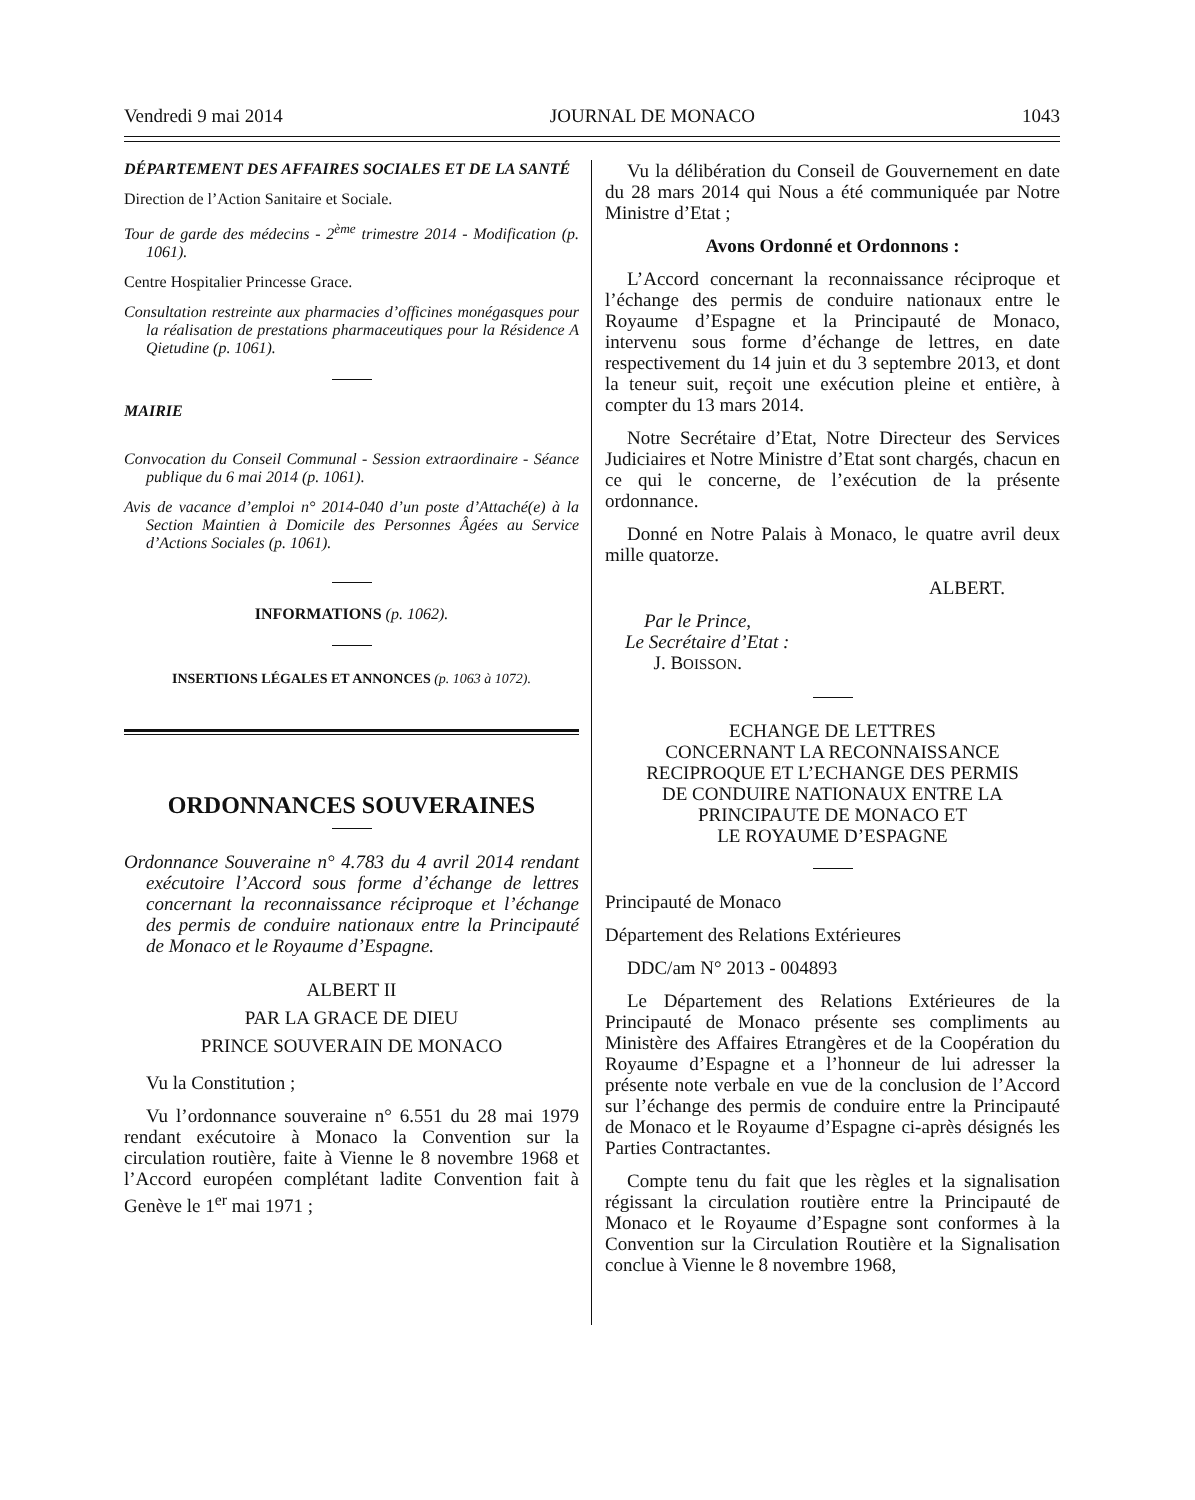Vendredi 9 mai 2014 JOURNAL DE MONACO 1043
DÉPARTEMENT DES AFFAIRES SOCIALES ET DE LA SANTÉ
Direction de l’Action Sanitaire et Sociale.
Tour de garde des médecins - 2<sup>ème</sup> trimestre 2014 - Modification (p. 1061).
Centre Hospitalier Princesse Grace.
Consultation restreinte aux pharmacies d’officines monégasques pour la réalisation de prestations pharmaceutiques pour la Résidence A Qietudine (p. 1061).
MAIRIE
Convocation du Conseil Communal - Session extraordinaire - Séance publique du 6 mai 2014 (p. 1061).
Avis de vacance d’emploi n° 2014-040 d’un poste d’Attaché(e) à la Section Maintien à Domicile des Personnes Âgées au Service d’Actions Sociales (p. 1061).
INFORMATIONS (p. 1062).
INSERTIONS LÉGALES ET ANNONCES (p. 1063 à 1072).
ORDONNANCES SOUVERAINES
Ordonnance Souveraine n° 4.783 du 4 avril 2014 rendant exécutoire l’Accord sous forme d’échange de lettres concernant la reconnaissance réciproque et l’échange des permis de conduire nationaux entre la Principauté de Monaco et le Royaume d’Espagne.
ALBERT II
PAR LA GRACE DE DIEU
PRINCE SOUVERAIN DE MONACO
Vu la Constitution ;
Vu l’ordonnance souveraine n° 6.551 du 28 mai 1979 rendant exécutoire à Monaco la Convention sur la circulation routière, faite à Vienne le 8 novembre 1968 et l’Accord européen complétant ladite Convention fait à Genève le 1<sup>er</sup> mai 1971 ;
Vu la délibération du Conseil de Gouvernement en date du 28 mars 2014 qui Nous a été communiquée par Notre Ministre d’Etat ;
Avons Ordonné et Ordonnons :
L’Accord concernant la reconnaissance réciproque et l’échange des permis de conduire nationaux entre le Royaume d’Espagne et la Principauté de Monaco, intervenu sous forme d’échange de lettres, en date respectivement du 14 juin et du 3 septembre 2013, et dont la teneur suit, reçoit une exécution pleine et entière, à compter du 13 mars 2014.
Notre Secrétaire d’Etat, Notre Directeur des Services Judiciaires et Notre Ministre d’Etat sont chargés, chacun en ce qui le concerne, de l’exécution de la présente ordonnance.
Donné en Notre Palais à Monaco, le quatre avril deux mille quatorze.
ALBERT.
Par le Prince,
Le Secrétaire d’Etat :
J. BOISSON.
ECHANGE DE LETTRES
CONCERNANT LA RECONNAISSANCE
RECIPROQUE ET L’ECHANGE DES PERMIS
DE CONDUIRE NATIONAUX ENTRE LA
PRINCIPAUTE DE MONACO ET
LE ROYAUME D’ESPAGNE
Principauté de Monaco
Département des Relations Extérieures
DDC/am N° 2013 - 004893
Le Département des Relations Extérieures de la Principauté de Monaco présente ses compliments au Ministère des Affaires Etrangères et de la Coopération du Royaume d’Espagne et a l’honneur de lui adresser la présente note verbale en vue de la conclusion de l’Accord sur l’échange des permis de conduire entre la Principauté de Monaco et le Royaume d’Espagne ci-après désignés les Parties Contractantes.
Compte tenu du fait que les règles et la signalisation régissant la circulation routière entre la Principauté de Monaco et le Royaume d’Espagne sont conformes à la Convention sur la Circulation Routière et la Signalisation conclue à Vienne le 8 novembre 1968,